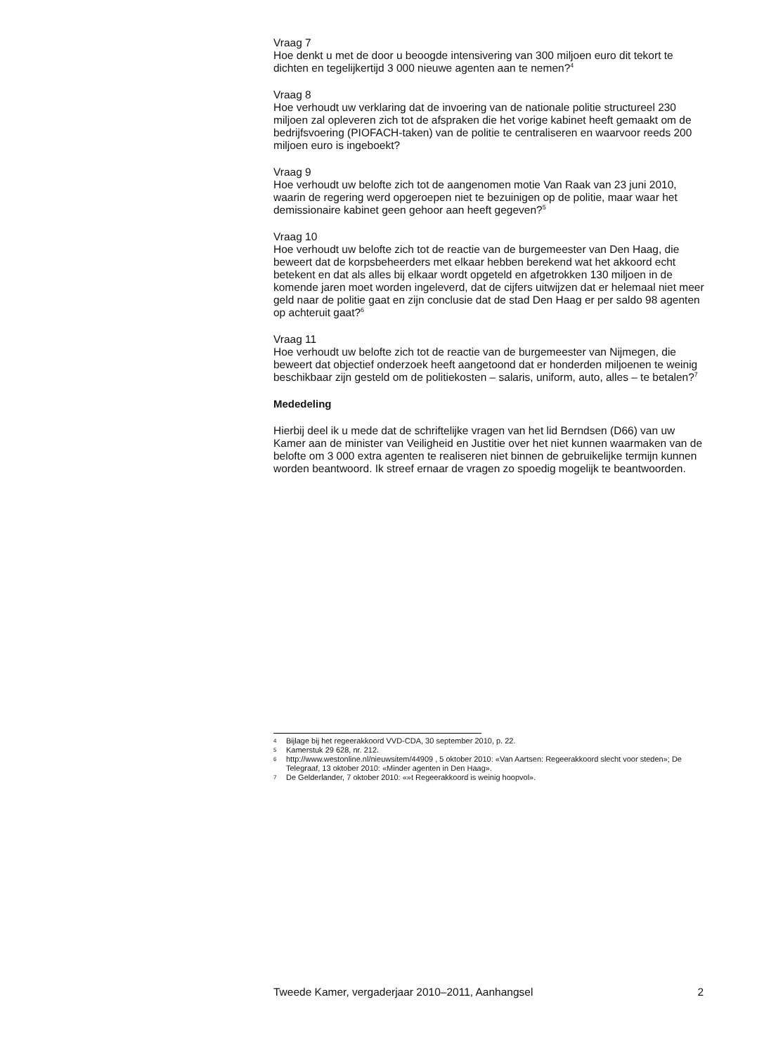Vraag 7
Hoe denkt u met de door u beoogde intensivering van 300 miljoen euro dit tekort te dichten en tegelijkertijd 3 000 nieuwe agenten aan te nemen?<sup>4</sup>
Vraag 8
Hoe verhoudt uw verklaring dat de invoering van de nationale politie structureel 230 miljoen zal opleveren zich tot de afspraken die het vorige kabinet heeft gemaakt om de bedrijfsvoering (PIOFACH-taken) van de politie te centraliseren en waarvoor reeds 200 miljoen euro is ingeboekt?
Vraag 9
Hoe verhoudt uw belofte zich tot de aangenomen motie Van Raak van 23 juni 2010, waarin de regering werd opgeroepen niet te bezuinigen op de politie, maar waar het demissionaire kabinet geen gehoor aan heeft gegeven?<sup>5</sup>
Vraag 10
Hoe verhoudt uw belofte zich tot de reactie van de burgemeester van Den Haag, die beweert dat de korpsbeheerders met elkaar hebben berekend wat het akkoord echt betekent en dat als alles bij elkaar wordt opgeteld en afgetrokken 130 miljoen in de komende jaren moet worden ingeleverd, dat de cijfers uitwijzen dat er helemaal niet meer geld naar de politie gaat en zijn conclusie dat de stad Den Haag er per saldo 98 agenten op achteruit gaat?<sup>6</sup>
Vraag 11
Hoe verhoudt uw belofte zich tot de reactie van de burgemeester van Nijmegen, die beweert dat objectief onderzoek heeft aangetoond dat er honderden miljoenen te weinig beschikbaar zijn gesteld om de politiekosten – salaris, uniform, auto, alles – te betalen?<sup>7</sup>
Mededeling
Hierbij deel ik u mede dat de schriftelijke vragen van het lid Berndsen (D66) van uw Kamer aan de minister van Veiligheid en Justitie over het niet kunnen waarmaken van de belofte om 3 000 extra agenten te realiseren niet binnen de gebruikelijke termijn kunnen worden beantwoord. Ik streef ernaar de vragen zo spoedig mogelijk te beantwoorden.
4 Bijlage bij het regeerakkoord VVD-CDA, 30 september 2010, p. 22.
5 Kamerstuk 29 628, nr. 212.
6 http://www.westonline.nl/nieuwsitem/44909 , 5 oktober 2010: «Van Aartsen: Regeerakkoord slecht voor steden»; De Telegraaf, 13 oktober 2010: «Minder agenten in Den Haag».
7 De Gelderlander, 7 oktober 2010: «»t Regeerakkoord is weinig hoopvol».
Tweede Kamer, vergaderjaar 2010–2011, Aanhangsel 2